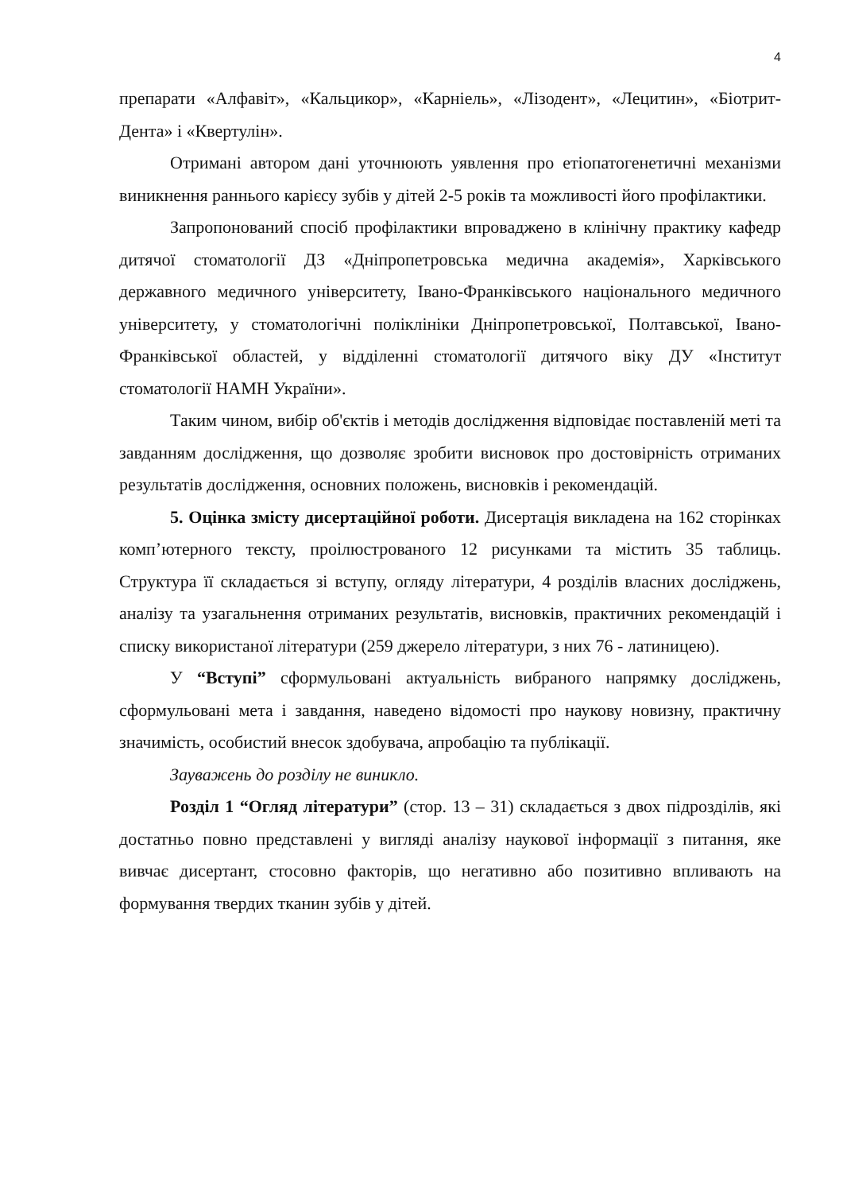4
препарати «Алфавіт», «Кальцикор», «Карніель», «Лізодент», «Лецитин», «Біотрит-Дента» і «Квертулін».
Отримані автором дані уточнюють уявлення про етіопатогенетичні механізми виникнення раннього карієсу зубів у дітей 2-5 років та можливості його профілактики.
Запропонований спосіб профілактики впроваджено в клінічну практику кафедр дитячої стоматології ДЗ «Дніпропетровська медична академія», Харківського державного медичного університету, Івано-Франківського національного медичного університету, у стоматологічні поліклініки Дніпропетровської, Полтавської, Івано-Франківської областей, у відділенні стоматології дитячого віку ДУ «Інститут стоматології НАМН України».
Таким чином, вибір об'єктів і методів дослідження відповідає поставленій меті та завданням дослідження, що дозволяє зробити висновок про достовірність отриманих результатів дослідження, основних положень, висновків і рекомендацій.
5. Оцінка змісту дисертаційної роботи. Дисертація викладена на 162 сторінках комп’ютерного тексту, проілюстрованого 12 рисунками та містить 35 таблиць. Структура її складається зі вступу, огляду літератури, 4 розділів власних досліджень, аналізу та узагальнення отриманих результатів, висновків, практичних рекомендацій і списку використаної літератури (259 джерело літератури, з них 76 - латиницею).
У “Вступі” сформульовані актуальність вибраного напрямку досліджень, сформульовані мета і завдання, наведено відомості про наукову новизну, практичну значимість, особистий внесок здобувача, апробацію та публікації.
Зауважень до розділу не виникло.
Розділ 1 “Огляд літератури” (стор. 13 – 31) складається з двох підрозділів, які достатньо повно представлені у вигляді аналізу наукової інформації з питання, яке вивчає дисертант, стосовно факторів, що негативно або позитивно впливають на формування твердих тканин зубів у дітей.